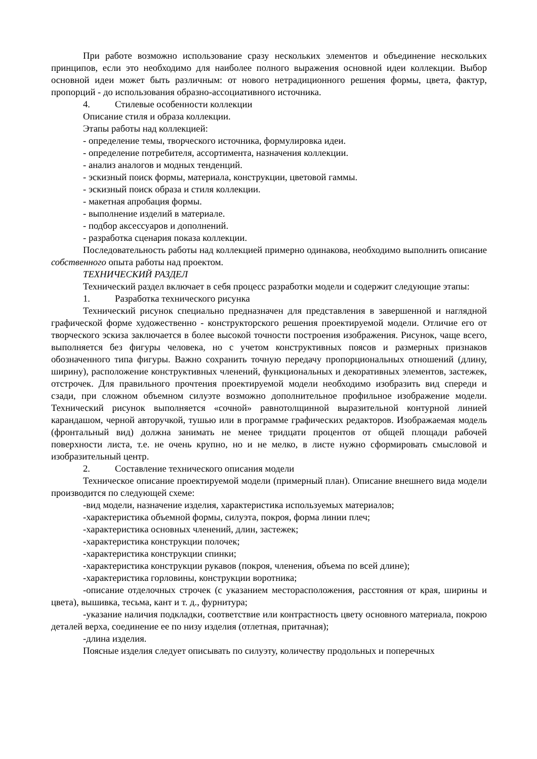При работе возможно использование сразу нескольких элементов и объединение нескольких принципов, если это необходимо для наиболее полного выражения основной идеи коллекции. Выбор основной идеи может быть различным: от нового нетрадиционного решения формы, цвета, фактур, пропорций - до использования образно-ассоциативного источника.
4. Стилевые особенности коллекции
Описание стиля и образа коллекции.
Этапы работы над коллекцией:
- определение темы, творческого источника, формулировка идеи.
- определение потребителя, ассортимента, назначения коллекции.
- анализ аналогов и модных тенденций.
- эскизный поиск формы, материала, конструкции, цветовой гаммы.
- эскизный поиск образа и стиля коллекции.
- макетная апробация формы.
- выполнение изделий в материале.
- подбор аксессуаров и дополнений.
- разработка сценария показа коллекции.
Последовательность работы над коллекцией примерно одинакова, необходимо выполнить описание собственного опыта работы над проектом.
ТЕХНИЧЕСКИЙ РАЗДЕЛ
Технический раздел включает в себя процесс разработки модели и содержит следующие этапы:
1. Разработка технического рисунка
Технический рисунок специально предназначен для представления в завершенной и наглядной графической форме художественно - конструкторского решения проектируемой модели. Отличие его от творческого эскиза заключается в более высокой точности построения изображения. Рисунок, чаще всего, выполняется без фигуры человека, но с учетом конструктивных поясов и размерных признаков обозначенного типа фигуры. Важно сохранить точную передачу пропорциональных отношений (длину, ширину), расположение конструктивных членений, функциональных и декоративных элементов, застежек, отстрочек. Для правильного прочтения проектируемой модели необходимо изобразить вид спереди и сзади, при сложном объемном силуэте возможно дополнительное профильное изображение модели. Технический рисунок выполняется «сочной» равнотолщинной выразительной контурной линией карандашом, черной авторучкой, тушью или в программе графических редакторов. Изображаемая модель (фронтальный вид) должна занимать не менее тридцати процентов от общей площади рабочей поверхности листа, т.е. не очень крупно, но и не мелко, в листе нужно сформировать смысловой и изобразительный центр.
2. Составление технического описания модели
Техническое описание проектируемой модели (примерный план). Описание внешнего вида модели производится по следующей схеме:
-вид модели, назначение изделия, характеристика используемых материалов;
-характеристика объемной формы, силуэта, покроя, форма линии плеч;
-характеристика основных членений, длин, застежек;
-характеристика конструкции полочек;
-характеристика конструкции спинки;
-характеристика конструкции рукавов (покроя, членения, объема по всей длине);
-характеристика горловины, конструкции воротника;
-описание отделочных строчек (с указанием месторасположения, расстояния от края, ширины и цвета), вышивка, тесьма, кант и т. д., фурнитура;
-указание наличия подкладки, соответствие или контрастность цвету основного материала, покрою деталей верха, соединение ее по низу изделия (отлетная, притачная);
-длина изделия.
Поясные изделия следует описывать по силуэту, количеству продольных и поперечных